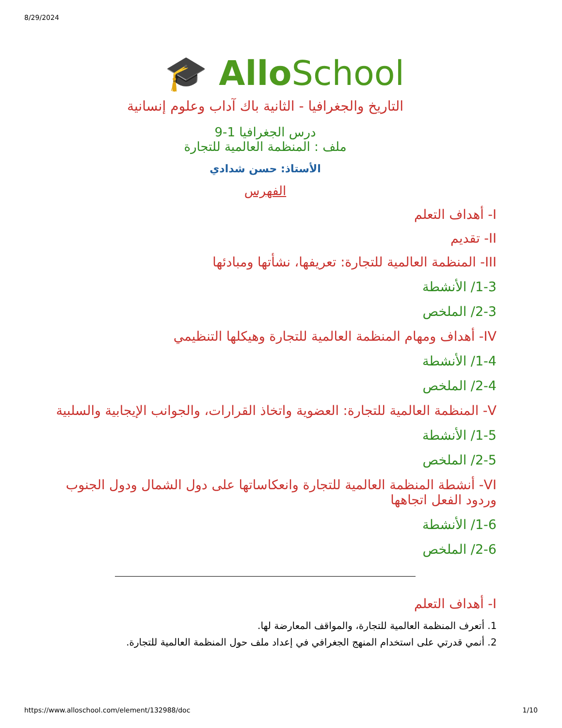8/29/2024
🎓 AlloSchool
التاريخ والجغرافيا - الثانية باك آداب وعلوم إنسانية
درس الجغرافيا 1-9
ملف : المنظمة العالمية للتجارة
الأستاذ: حسن شدادي
الفهرس
I- أهداف التعلم
II- تقديم
III- المنظمة العالمية للتجارة: تعريفها، نشأتها ومبادئها
1-3/ الأنشطة
2-3/ الملخص
IV- أهداف ومهام المنظمة العالمية للتجارة وهيكلها التنظيمي
1-4/ الأنشطة
2-4/ الملخص
V- المنظمة العالمية للتجارة: العضوية واتخاذ القرارات، والجوانب الإيجابية والسلبية
1-5/ الأنشطة
2-5/ الملخص
VI- أنشطة المنظمة العالمية للتجارة وانعكاساتها على دول الشمال ودول الجنوب وردود الفعل اتجاهها
1-6/ الأنشطة
2-6/ الملخص
I- أهداف التعلم
1. أتعرف المنظمة العالمية للتجارة، والمواقف المعارضة لها.
2. أنمي قدرتي على استخدام المنهج الجغرافي في إعداد ملف حول المنظمة العالمية للتجارة.
https://www.alloschool.com/element/132988/doc 1/10